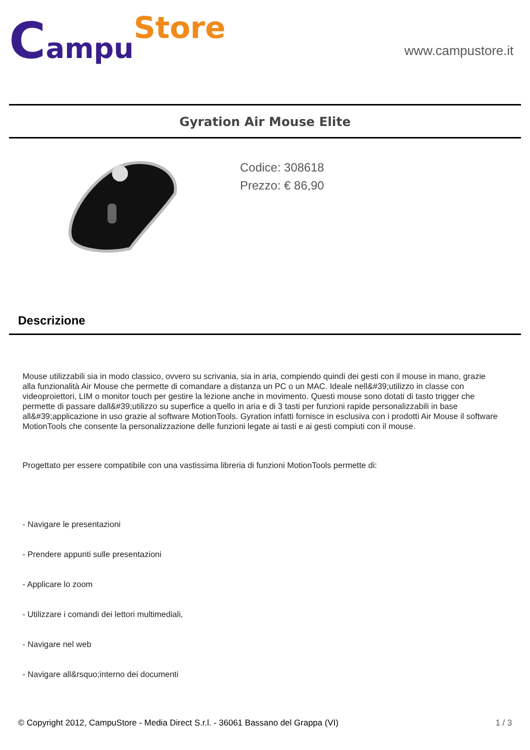Campu Store
www.campustore.it
Gyration Air Mouse Elite
Codice: 308618
Prezzo: € 86,90
Descrizione
Mouse utilizzabili sia in modo classico, ovvero su scrivania, sia in aria, compiendo quindi dei gesti con il mouse in mano, grazie alla funzionalità Air Mouse che permette di comandare a distanza un PC o un MAC. Ideale nell&#39;utilizzo in classe con videoproiettori, LIM o monitor touch per gestire la lezione anche in movimento. Questi mouse sono dotati di tasto trigger che permette di passare dall&#39;utilizzo su superfice a quello in aria e di 3 tasti per funzioni rapide personalizzabili in base all&#39;applicazione in uso grazie al software MotionTools. Gyration infatti fornisce in esclusiva con i prodotti Air Mouse il software MotionTools che consente la personalizzazione delle funzioni legate ai tasti e ai gesti compiuti con il mouse.
Progettato per essere compatibile con una vastissima libreria di funzioni MotionTools permette di:
- Navigare le presentazioni
- Prendere appunti sulle presentazioni
- Applicare lo zoom
- Utilizzare i comandi dei lettori multimediali,
- Navigare nel web
- Navigare all&rsquo;interno dei documenti
© Copyright 2012, CampuStore - Media Direct S.r.l. - 36061 Bassano del Grappa (VI) 1 / 3